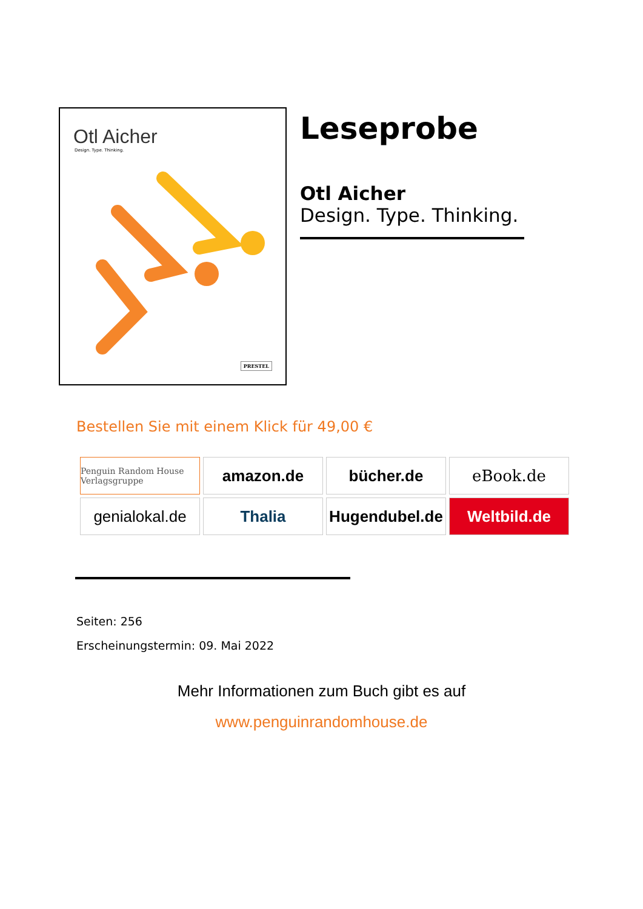Otl Aicher
Design. Type. Thinking.
PRESTEL
Leseprobe
Otl Aicher
Design. Type. Thinking.
Bestellen Sie mit einem Klick für 49,00 €
Penguin Random House Verlagsgruppe
amazon.de
bücher.de
eBook.de
genialokal.de
Thalia
Hugendubel.de
Weltbild.de
Seiten: 256
Erscheinungstermin: 09. Mai 2022
Mehr Informationen zum Buch gibt es auf
www.penguinrandomhouse.de